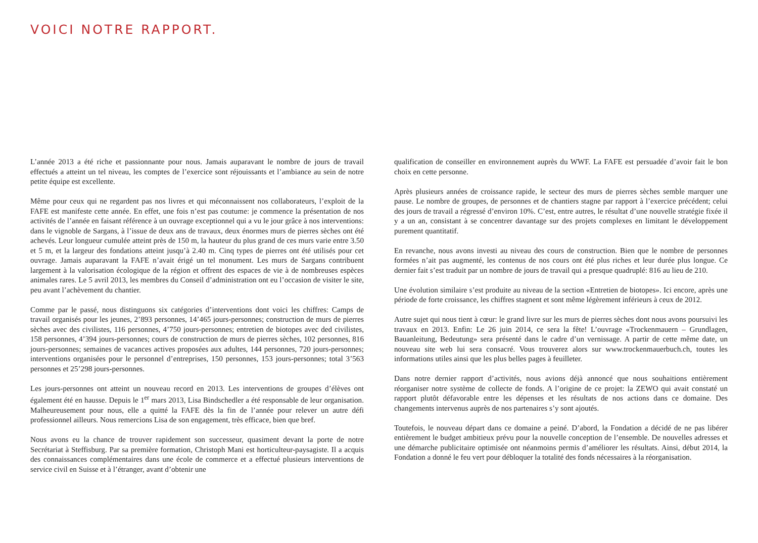VOICI NOTRE RAPPORT.
L’année 2013 a été riche et passionnante pour nous. Jamais auparavant le nombre de jours de travail effectués a atteint un tel niveau, les comptes de l’exercice sont réjouissants et l’ambiance au sein de notre petite équipe est excellente.
Même pour ceux qui ne regardent pas nos livres et qui méconnaissent nos collaborateurs, l’exploit de la FAFE est manifeste cette année. En effet, une fois n’est pas coutume: je commence la présentation de nos activités de l’année en faisant référence à un ouvrage exceptionnel qui a vu le jour grâce à nos interventions: dans le vignoble de Sargans, à l’issue de deux ans de travaux, deux énormes murs de pierres sèches ont été achevés. Leur longueur cumulée atteint près de 150 m, la hauteur du plus grand de ces murs varie entre 3.50 et 5 m, et la largeur des fondations atteint jusqu’à 2.40 m. Cinq types de pierres ont été utilisés pour cet ouvrage. Jamais auparavant la FAFE n’avait érigé un tel monument. Les murs de Sargans contribuent largement à la valorisation écologique de la région et offrent des espaces de vie à de nombreuses espèces animales rares. Le 5 avril 2013, les membres du Conseil d’administration ont eu l’occasion de visiter le site, peu avant l’achèvement du chantier.
Comme par le passé, nous distinguons six catégories d’interventions dont voici les chiffres: Camps de travail organisés pour les jeunes, 2’893 personnes, 14’465 jours-personnes; construction de murs de pierres sèches avec des civilistes, 116 personnes, 4’750 jours-personnes; entretien de biotopes avec ded civilistes, 158 personnes, 4’394 jours-personnes; cours de construction de murs de pierres sèches, 102 personnes, 816 jours-personnes; semaines de vacances actives proposées aux adultes, 144 personnes, 720 jours-personnes; interventions organisées pour le personnel d’entreprises, 150 personnes, 153 jours-personnes; total 3’563 personnes et 25’298 jours-personnes.
Les jours-personnes ont atteint un nouveau record en 2013. Les interventions de groupes d’élèves ont également été en hausse. Depuis le 1<sup>er</sup> mars 2013, Lisa Bindschedler a été responsable de leur organisation. Malheureusement pour nous, elle a quitté la FAFE dès la fin de l’année pour relever un autre défi professionnel ailleurs. Nous remercions Lisa de son engagement, très efficace, bien que bref.
Nous avons eu la chance de trouver rapidement son successeur, quasiment devant la porte de notre Secrétariat à Steffisburg. Par sa première formation, Christoph Mani est horticulteur-paysagiste. Il a acquis des connaissances complémentaires dans une école de commerce et a effectué plusieurs interventions de service civil en Suisse et à l’étranger, avant d’obtenir une
qualification de conseiller en environnement auprès du WWF. La FAFE est persuadée d’avoir fait le bon choix en cette personne.
Après plusieurs années de croissance rapide, le secteur des murs de pierres sèches semble marquer une pause. Le nombre de groupes, de personnes et de chantiers stagne par rapport à l’exercice précédent; celui des jours de travail a régressé d’environ 10%. C’est, entre autres, le résultat d’une nouvelle stratégie fixée il y a un an, consistant à se concentrer davantage sur des projets complexes en limitant le développement purement quantitatif.
En revanche, nous avons investi au niveau des cours de construction. Bien que le nombre de personnes formées n’ait pas augmenté, les contenus de nos cours ont été plus riches et leur durée plus longue. Ce dernier fait s’est traduit par un nombre de jours de travail qui a presque quadruplé: 816 au lieu de 210.
Une évolution similaire s’est produite au niveau de la section «Entretien de biotopes». Ici encore, après une période de forte croissance, les chiffres stagnent et sont même légèrement inférieurs à ceux de 2012.
Autre sujet qui nous tient à cœur: le grand livre sur les murs de pierres sèches dont nous avons poursuivi les travaux en 2013. Enfin: Le 26 juin 2014, ce sera la fête! L’ouvrage «Trockenmauern – Grundlagen, Bauanleitung, Bedeutung» sera présenté dans le cadre d’un vernissage. A partir de cette même date, un nouveau site web lui sera consacré. Vous trouverez alors sur www.trockenmauerbuch.ch, toutes les informations utiles ainsi que les plus belles pages à feuilleter.
Dans notre dernier rapport d’activités, nous avions déjà annoncé que nous souhaitions entièrement réorganiser notre système de collecte de fonds. A l’origine de ce projet: la ZEWO qui avait constaté un rapport plutôt défavorable entre les dépenses et les résultats de nos actions dans ce domaine. Des changements intervenus auprès de nos partenaires s’y sont ajoutés.
Toutefois, le nouveau départ dans ce domaine a peiné. D’abord, la Fondation a décidé de ne pas libérer entièrement le budget ambitieux prévu pour la nouvelle conception de l’ensemble. De nouvelles adresses et une démarche publicitaire optimisée ont néanmoins permis d’améliorer les résultats. Ainsi, début 2014, la Fondation a donné le feu vert pour débloquer la totalité des fonds nécessaires à la réorganisation.